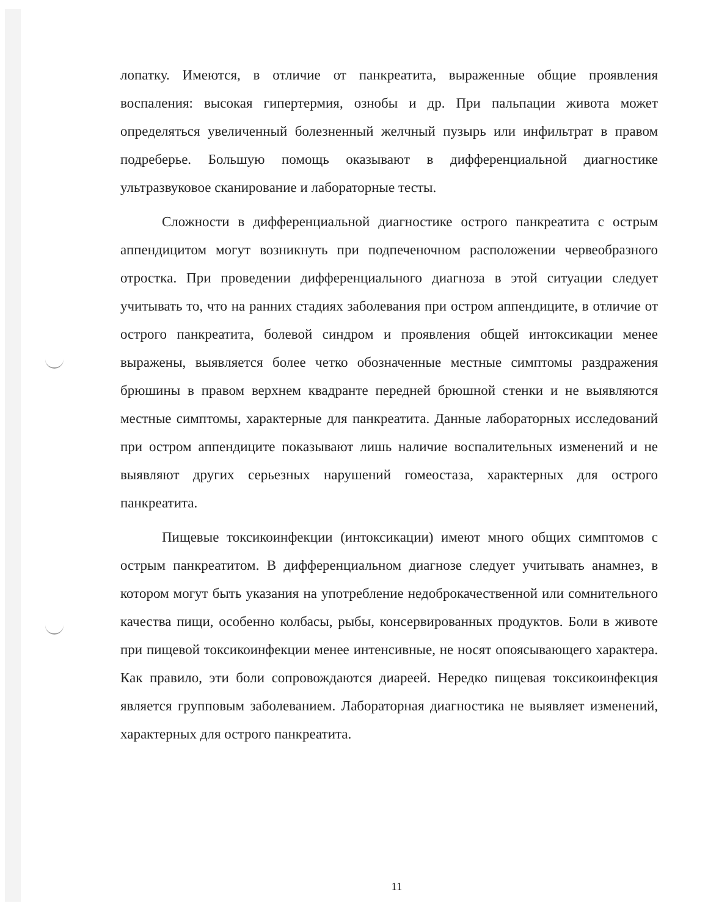лопатку. Имеются, в отличие от панкреатита, выраженные общие проявления воспаления: высокая гипертермия, ознобы и др. При пальпации живота может определяться увеличенный болезненный желчный пузырь или инфильтрат в правом подреберье. Большую помощь оказывают в дифференциальной диагностике ультразвуковое сканирование и лабораторные тесты.
Сложности в дифференциальной диагностике острого панкреатита с острым аппендицитом могут возникнуть при подпеченочном расположении червеобразного отростка. При проведении дифференциального диагноза в этой ситуации следует учитывать то, что на ранних стадиях заболевания при остром аппендиците, в отличие от острого панкреатита, болевой синдром и проявления общей интоксикации менее выражены, выявляется более четко обозначенные местные симптомы раздражения брюшины в правом верхнем квадранте передней брюшной стенки и не выявляются местные симптомы, характерные для панкреатита. Данные лабораторных исследований при остром аппендиците показывают лишь наличие воспалительных изменений и не выявляют других серьезных нарушений гомеостаза, характерных для острого панкреатита.
Пищевые токсикоинфекции (интоксикации) имеют много общих симптомов с острым панкреатитом. В дифференциальном диагнозе следует учитывать анамнез, в котором могут быть указания на употребление недоброкачественной или сомнительного качества пищи, особенно колбасы, рыбы, консервированных продуктов. Боли в животе при пищевой токсикоинфекции менее интенсивные, не носят опоясывающего характера. Как правило, эти боли сопровождаются диареей. Нередко пищевая токсикоинфекция является групповым заболеванием. Лабораторная диагностика не выявляет изменений, характерных для острого панкреатита.
11